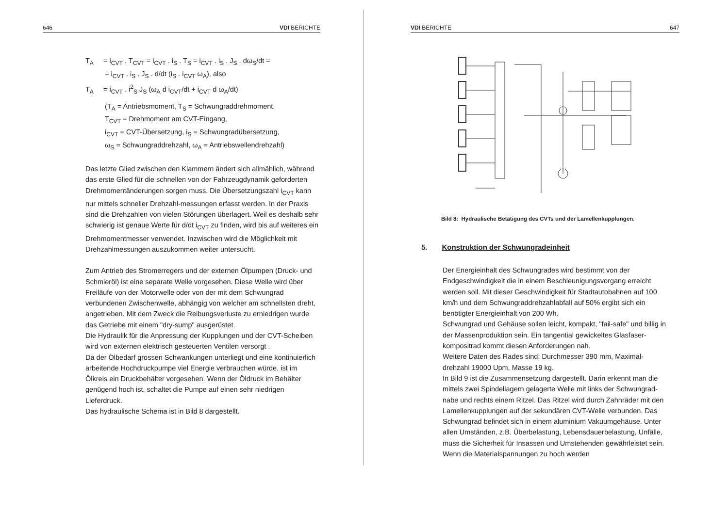646 VDI BERICHTE
T<sub>A</sub> = i<sub>CVT</sub> . T<sub>CVT</sub> = i<sub>CVT</sub> . i<sub>S</sub> . T<sub>S</sub> = i<sub>CVT</sub> . i<sub>S</sub> . J<sub>S</sub> . dω<sub>S</sub>/dt =
= i<sub>CVT</sub> . i<sub>S</sub> . J<sub>S</sub> . d/dt (i<sub>S</sub> . i<sub>CVT</sub> ω<sub>A</sub>), also
T<sub>A</sub> = i<sub>CVT</sub> . i<sup>2</sup><sub>S</sub> J<sub>S</sub> (ω<sub>A</sub> d i<sub>CVT</sub>/dt + i<sub>CVT</sub> d ω<sub>A</sub>/dt)
(T<sub>A</sub> = Antriebsmoment, T<sub>S</sub> = Schwungraddrehmoment,
T<sub>CVT</sub> = Drehmoment am CVT-Eingang,
i<sub>CVT</sub> = CVT-Übersetzung, i<sub>S</sub> = Schwungradübersetzung,
ω<sub>S</sub> = Schwungraddrehzahl, ω<sub>A</sub> = Antriebswellendrehzahl)
Das letzte Glied zwischen den Klammern ändert sich allmählich, während das erste Glied für die schnellen von der Fahrzeugdynamik geforderten Drehmomentänderungen sorgen muss. Die Übersetzungszahl i<sub>CVT</sub> kann nur mittels schneller Drehzahl-messungen erfasst werden. In der Praxis sind die Drehzahlen von vielen Störungen überlagert. Weil es deshalb sehr schwierig ist genaue Werte für d/dt i<sub>CVT</sub> zu finden, wird bis auf weiteres ein Drehmomentmesser verwendet. Inzwischen wird die Möglichkeit mit Drehzahlmessungen auszukommen weiter untersucht.
Zum Antrieb des Stromerregers und der externen Ölpumpen (Druck- und Schmieröl) ist eine separate Welle vorgesehen. Diese Welle wird über Freiläufe von der Motorwelle oder von der mit dem Schwungrad verbundenen Zwischenwelle, abhängig von welcher am schnellsten dreht, angetrieben. Mit dem Zweck die Reibungsverluste zu erniedrigen wurde das Getriebe mit einem "dry-sump" ausgerüstet.
Die Hydraulik für die Anpressung der Kupplungen und der CVT-Scheiben wird von externen elektrisch gesteuerten Ventilen versorgt .
Da der Ölbedarf grossen Schwankungen unterliegt und eine kontinuierlich arbeitende Hochdruckpumpe viel Energie verbrauchen würde, ist im Ölkreis ein Druckbehälter vorgesehen. Wenn der Öldruck im Behälter genügend hoch ist, schaltet die Pumpe auf einen sehr niedrigen Lieferdruck.
Das hydraulische Schema ist in Bild 8 dargestellt.
VDI BERICHTE 647
Bild 8: Hydraulische Betätigung des CVTs und der Lamellenkupplungen.
5. Konstruktion der Schwungradeinheit
Der Energieinhalt des Schwungrades wird bestimmt von der Endgeschwindigkeit die in einem Beschleunigungsvorgang erreicht werden soll. Mit dieser Geschwindigkeit für Stadtautobahnen auf 100 km/h und dem Schwungraddrehzahlabfall auf 50% ergibt sich ein benötigter Energieinhalt von 200 Wh.
Schwungrad und Gehäuse sollen leicht, kompakt, "fail-safe" und billig in der Massenproduktion sein. Ein tangential gewickeltes Glasfaser-kompositrad kommt diesen Anforderungen nah.
Weitere Daten des Rades sind: Durchmesser 390 mm, Maximal-drehzahl 19000 Upm, Masse 19 kg.
In Bild 9 ist die Zusammensetzung dargestellt. Darin erkennt man die mittels zwei Spindellagern gelagerte Welle mit links der Schwungrad-nabe und rechts einem Ritzel. Das Ritzel wird durch Zahnräder mit den Lamellenkupplungen auf der sekundären CVT-Welle verbunden. Das Schwungrad befindet sich in einem aluminium Vakuumgehäuse. Unter allen Umständen, z.B. Überbelastung, Lebensdauerbelastung, Unfälle, muss die Sicherheit für Insassen und Umstehenden gewährleistet sein. Wenn die Materialspannungen zu hoch werden